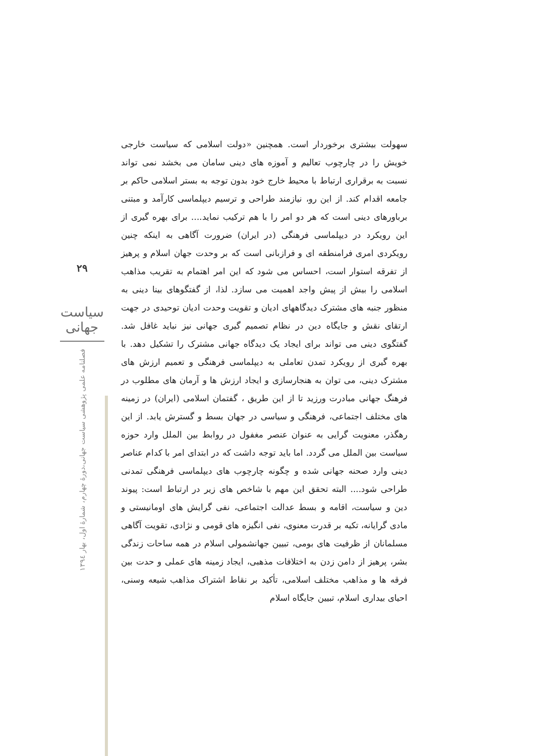۲۹
سیاست جهانی
فصلنامه علمی پژوهشی سیاست جهانی،دورۀ چهارم، شمارۀ اول، بهار ۱۳۹٤
سهولت بیشتری برخوردار است. همچنین «دولت اسلامی که سیاست خارجی خویش را در چارچوب تعالیم و آموزه های دینی سامان می بخشد نمی تواند نسبت به برقراری ارتباط با محیط خارج خود بدون توجه به بستر اسلامی حاکم بر جامعه اقدام کند. از این رو، نیازمند طراحی و ترسیم دیپلماسی کارآمد و مبتنی برباورهای دینی است که هر دو امر را با هم ترکیب نماید.... برای بهره گیری از این رویکرد در دیپلماسی فرهنگی (در ایران) ضرورت آگاهی به اینکه چنین رویکردی امری فرامنطقه ای و فرازبانی است که بر وحدت جهان اسلام و پرهیز از تفرقه استوار است، احساس می شود که این امر اهتمام به تقریب مذاهب اسلامی را بیش از پیش واجد اهمیت می سازد. لذا، از گفتگوهای بینا دینی به منظور جنبه های مشترک دیدگاههای ادیان و تقویت وحدت ادیان توحیدی در جهت ارتقای نقش و جایگاه دین در نظام تصمیم گیری جهانی نیز نباید غافل شد. گفتگوی دینی می تواند برای ایجاد یک دیدگاه جهانی مشترک را تشکیل دهد. با بهره گیری از رویکرد تمدن تعاملی به دیپلماسی فرهنگی و تعمیم ارزش های مشترک دینی، می توان به هنجارسازی و ایجاد ارزش ها و آرمان های مطلوب در فرهنگ جهانی مبادرت ورزید تا از این طریق ، گفتمان اسلامی (ایران) در زمینه های مختلف اجتماعی، فرهنگی و سیاسی در جهان بسط و گسترش یابد. از این رهگذر، معنویت گرایی به عنوان عنصر مغفول در روابط بین الملل وارد حوزه سیاست بین الملل می گردد. اما باید توجه داشت که در ابتدای امر با کدام عناصر دینی وارد صحنه جهانی شده و چگونه چارچوب های دیپلماسی فرهنگی تمدنی طراحی شود.... البته تحقق این مهم با شاخص های زیر در ارتباط است: پیوند دین و سیاست، اقامه و بسط عدالت اجتماعی، نفی گرایش های اومانیستی و مادی گرایانه، تکیه بر قدرت معنوی، نفی انگیزه های قومی و نژادی، تقویت آگاهی مسلمانان از ظرفیت های بومی، تبیین جهانشمولی اسلام در همه ساحات زندگی بشر، پرهیز از دامن زدن به اختلافات مذهبی، ایجاد زمینه های عملی و حدت بین فرقه ها و مذاهب مختلف اسلامی، تأکید بر نقاط اشتراک مذاهب شیعه وسنی، احیای بیداری اسلام، تبیین جایگاه اسلام